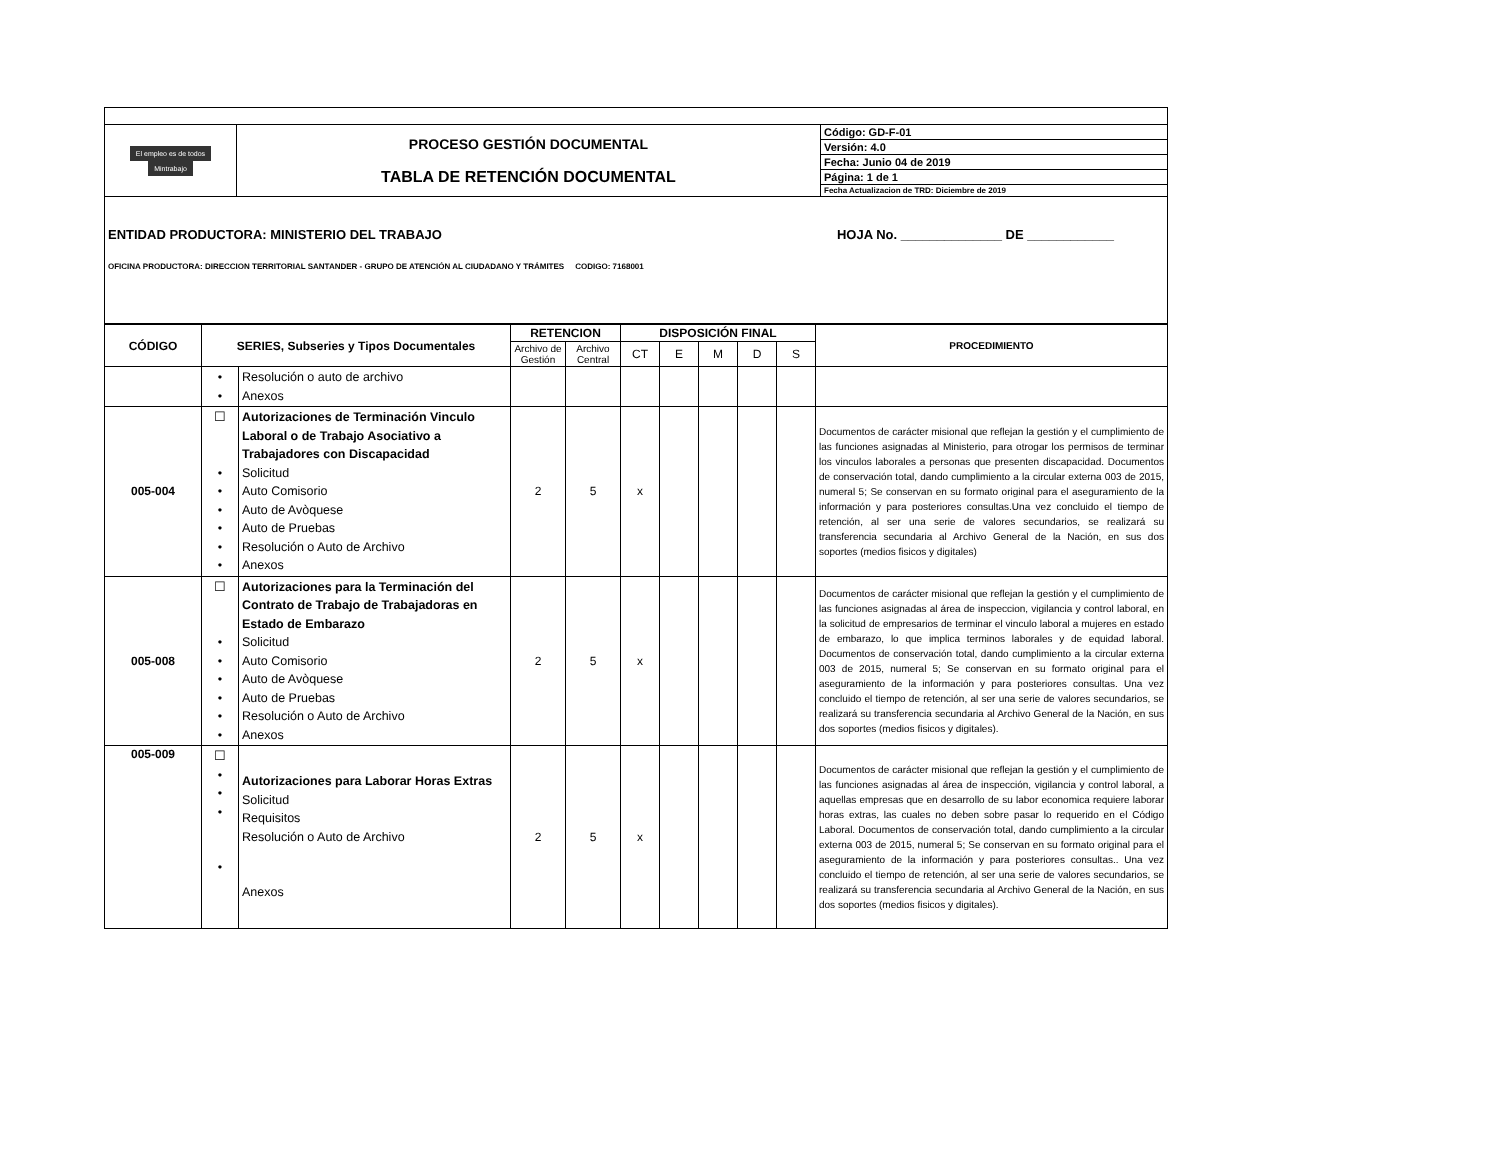| El empleo es de todos Mintrabajo | PROCESO GESTIÓN DOCUMENTAL TABLA DE RETENCIÓN DOCUMENTAL | Código: GD-F-01 |
| | | Versión: 4.0 |
| | | Fecha: Junio 04 de 2019 |
| | | Página: 1 de 1 |
| | | Fecha Actualizacion de TRD: Diciembre de 2019 |
| ENTIDAD PRODUCTORA: MINISTERIO DEL TRABAJO HOJA No. ______________ DE ____________ OFICINA PRODUCTORA: DIRECCION TERRITORIAL SANTANDER - GRUPO DE ATENCIÓN AL CIUDADANO Y TRÁMITES CODIGO: 7168001 | | |
| CÓDIGO | SERIES, Subseries y Tipos Documentales | | RETENCION | | DISPOSICIÓN FINAL | | | | | PROCEDIMIENTO |
| --- | --- | --- | --- | --- | --- | --- | --- | --- | --- | --- |
| | | | Archivo de Gestión | Archivo Central | CT | E | M | D | S | |
| | • • | Resolución o auto de archivo Anexos | | | | | | | | |
| 005-004 | ☐ • • • • • • | Autorizaciones de Terminación Vinculo Laboral o de Trabajo Asociativo a Trabajadores con Discapacidad Solicitud Auto Comisorio Auto de Avòquese Auto de Pruebas Resolución o Auto de Archivo Anexos | 2 | 5 | x | | | | | Documentos de carácter misional que reflejan la gestión y el cumplimiento de las funciones asignadas al Ministerio, para otrogar los permisos de terminar los vinculos laborales a personas que presenten discapacidad. Documentos de conservación total, dando cumplimiento a la circular externa 003 de 2015, numeral 5; Se conservan en su formato original para el aseguramiento de la información y para posteriores consultas.Una vez concluido el tiempo de retención, al ser una serie de valores secundarios, se realizará su transferencia secundaria al Archivo General de la Nación, en sus dos soportes (medios fisicos y digitales) |
| 005-008 | ☐ • • • • • • | Autorizaciones para la Terminación del Contrato de Trabajo de Trabajadoras en Estado de Embarazo Solicitud Auto Comisorio Auto de Avòquese Auto de Pruebas Resolución o Auto de Archivo Anexos | 2 | 5 | x | | | | | Documentos de carácter misional que reflejan la gestión y el cumplimiento de las funciones asignadas al área de inspeccion, vigilancia y control laboral, en la solicitud de empresarios de terminar el vinculo laboral a mujeres en estado de embarazo, lo que implica terminos laborales y de equidad laboral. Documentos de conservación total, dando cumplimiento a la circular externa 003 de 2015, numeral 5; Se conservan en su formato original para el aseguramiento de la información y para posteriores consultas. Una vez concluido el tiempo de retención, al ser una serie de valores secundarios, se realizará su transferencia secundaria al Archivo General de la Nación, en sus dos soportes (medios fisicos y digitales). |
| 005-009 | ☐ • • • • | Autorizaciones para Laborar Horas Extras Solicitud Requisitos Resolución o Auto de Archivo Anexos | 2 | 5 | x | | | | | Documentos de carácter misional que reflejan la gestión y el cumplimiento de las funciones asignadas al área de inspección, vigilancia y control laboral, a aquellas empresas que en desarrollo de su labor economica requiere laborar horas extras, las cuales no deben sobre pasar lo requerido en el Código Laboral. Documentos de conservación total, dando cumplimiento a la circular externa 003 de 2015, numeral 5; Se conservan en su formato original para el aseguramiento de la información y para posteriores consultas.. Una vez concluido el tiempo de retención, al ser una serie de valores secundarios, se realizará su transferencia secundaria al Archivo General de la Nación, en sus dos soportes (medios fisicos y digitales). |